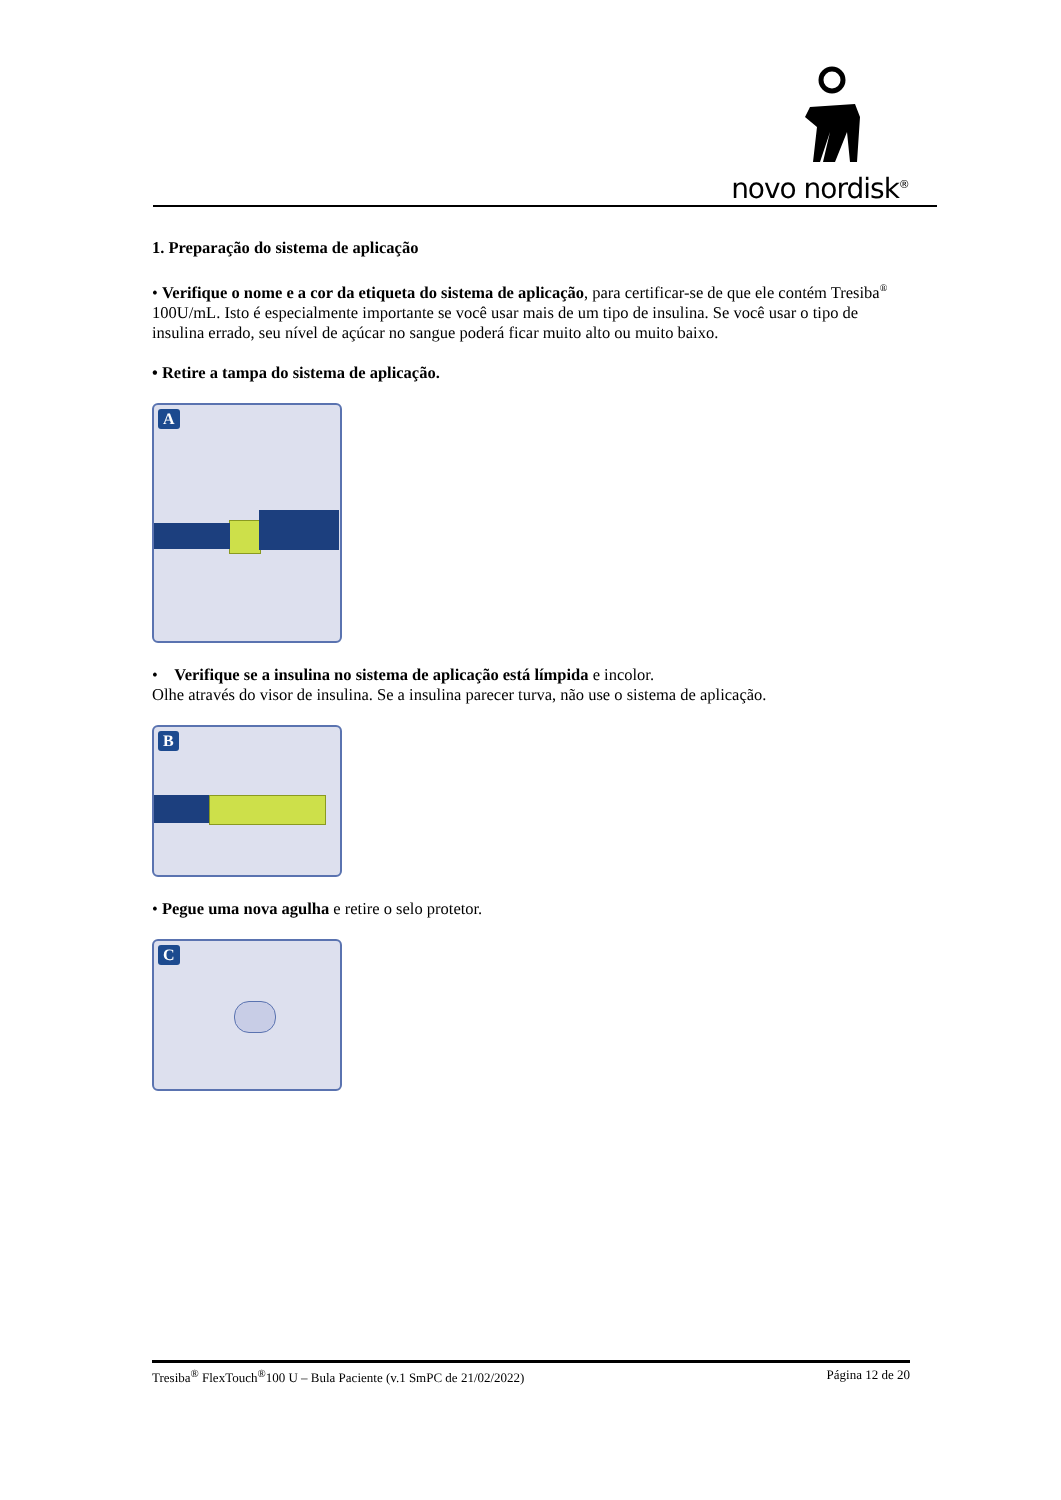novo nordisk<sup>®</sup>
1. Preparação do sistema de aplicação
• Verifique o nome e a cor da etiqueta do sistema de aplicação, para certificar-se de que ele contém Tresiba<sup>®</sup> 100U/mL. Isto é especialmente importante se você usar mais de um tipo de insulina. Se você usar o tipo de insulina errado, seu nível de açúcar no sangue poderá ficar muito alto ou muito baixo.
• Retire a tampa do sistema de aplicação.
A
• Verifique se a insulina no sistema de aplicação está límpida e incolor.
Olhe através do visor de insulina. Se a insulina parecer turva, não use o sistema de aplicação.
B
• Pegue uma nova agulha e retire o selo protetor.
C
Tresiba<sup>®</sup> FlexTouch<sup>®</sup>100 U – Bula Paciente (v.1 SmPC de 21/02/2022) Página 12 de 20